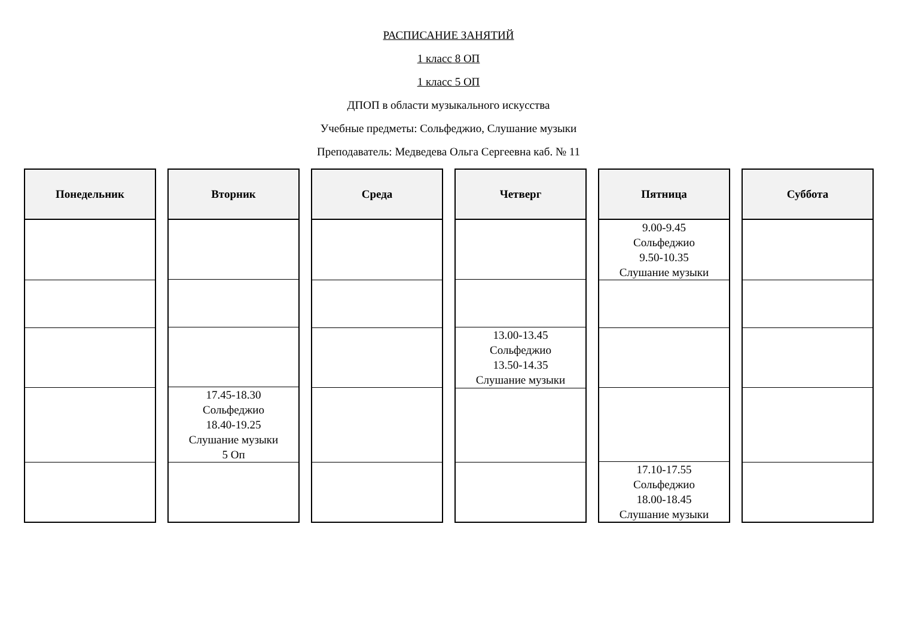РАСПИСАНИЕ ЗАНЯТИЙ
1 класс 8 ОП
1 класс 5 ОП
ДПОП в области музыкального искусства
Учебные предметы: Сольфеджио, Слушание музыки
Преподаватель: Медведева Ольга Сергеевна каб. № 11
| Понедельник |
| --- |
| Вторник |
| --- |
| 17.45-18.30 Сольфеджио 18.40-19.25 Слушание музыки 5 Оп |
| Среда |
| --- |
| Четверг |
| --- |
| 13.00-13.45 Сольфеджио 13.50-14.35 Слушание музыки |
| Пятница |
| --- |
| 9.00-9.45 Сольфеджио 9.50-10.35 Слушание музыки |
| 17.10-17.55 Сольфеджио 18.00-18.45 Слушание музыки |
| Суббота |
| --- |